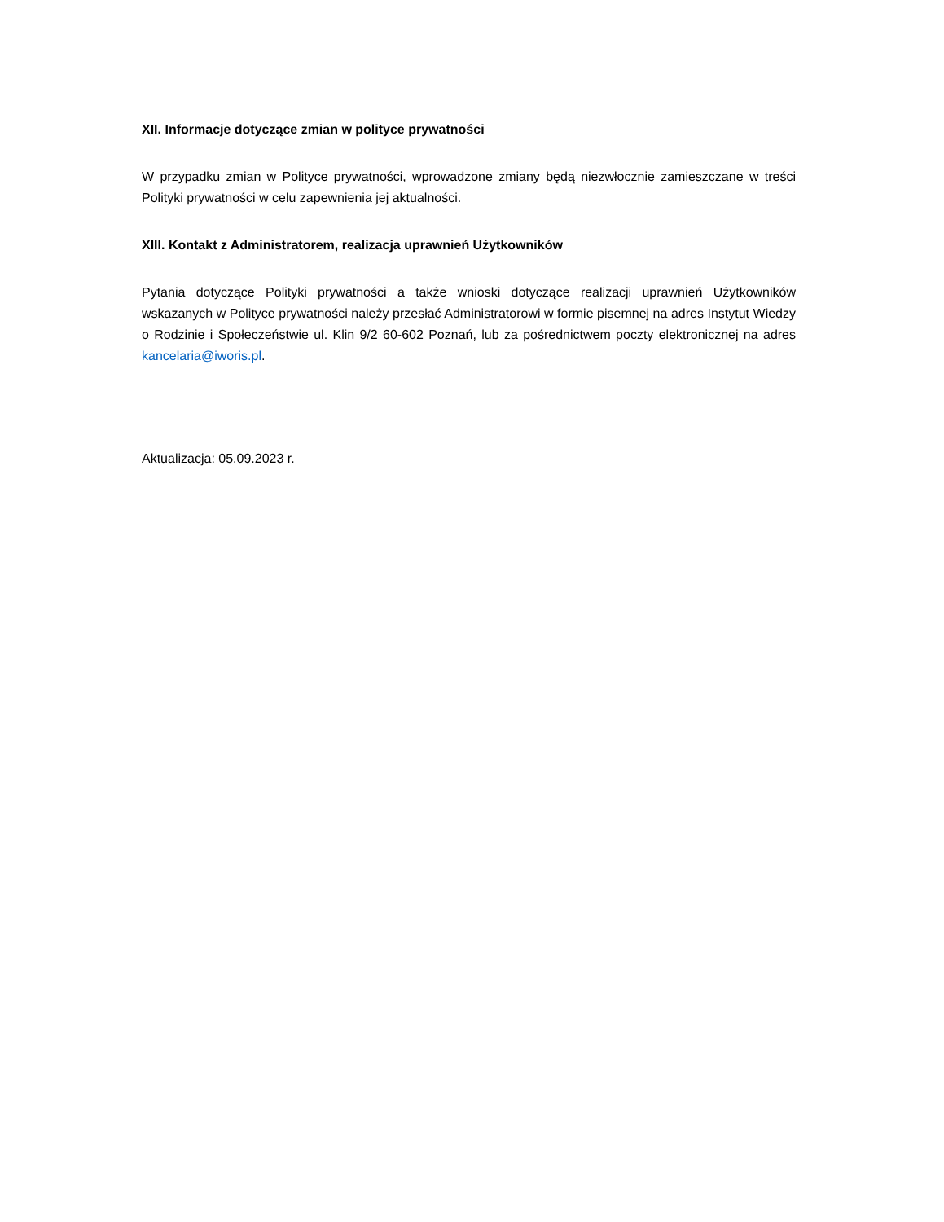XII. Informacje dotyczące zmian w polityce prywatności
W przypadku zmian w Polityce prywatności, wprowadzone zmiany będą niezwłocznie zamieszczane w treści Polityki prywatności w celu zapewnienia jej aktualności.
XIII. Kontakt z Administratorem, realizacja uprawnień Użytkowników
Pytania dotyczące Polityki prywatności a także wnioski dotyczące realizacji uprawnień Użytkowników wskazanych w Polityce prywatności należy przesłać Administratorowi w formie pisemnej na adres Instytut Wiedzy o Rodzinie i Społeczeństwie ul. Klin 9/2 60-602 Poznań, lub za pośrednictwem poczty elektronicznej na adres kancelaria@iworis.pl.
Aktualizacja: 05.09.2023 r.